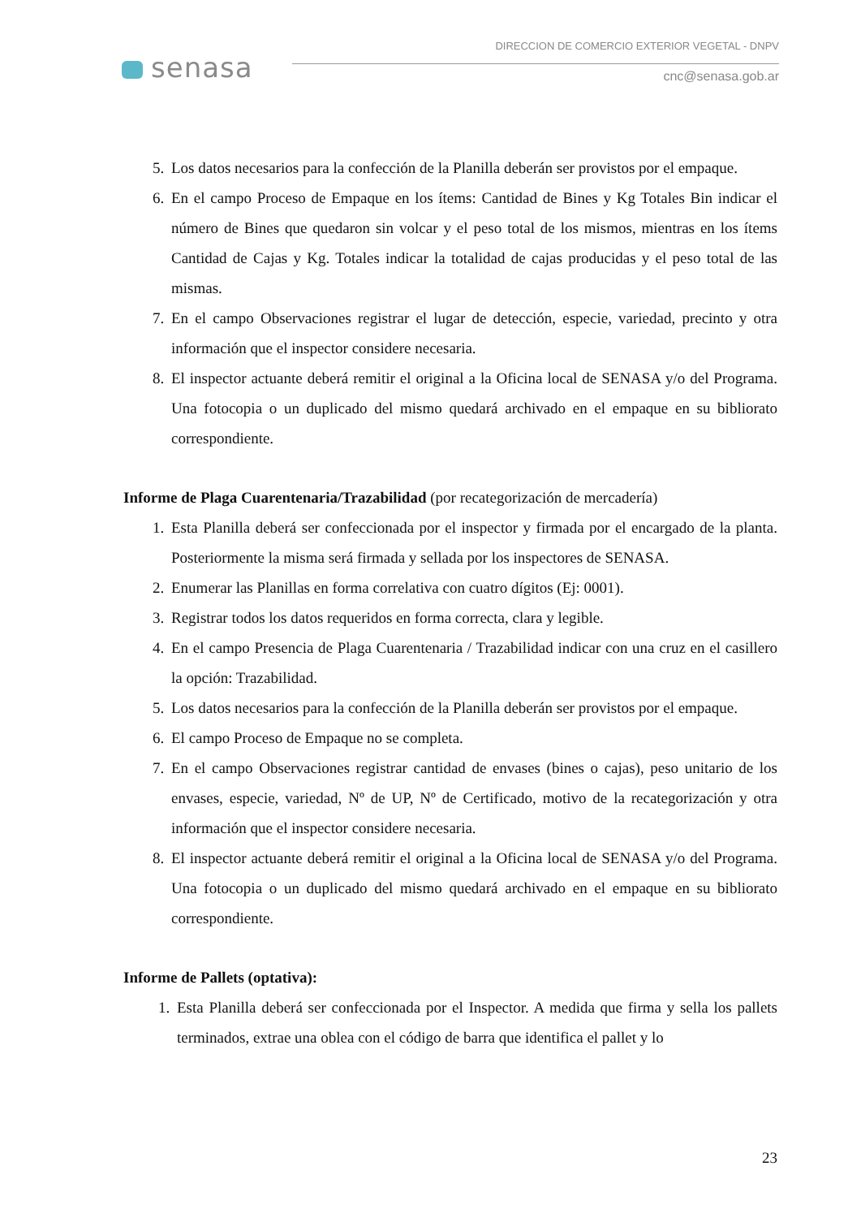senasa
DIRECCION DE COMERCIO EXTERIOR VEGETAL - DNPV
cnc@senasa.gob.ar
5. Los datos necesarios para la confección de la Planilla deberán ser provistos por el empaque.
6. En el campo Proceso de Empaque en los ítems: Cantidad de Bines y Kg Totales Bin indicar el número de Bines que quedaron sin volcar y el peso total de los mismos, mientras en los ítems Cantidad de Cajas y Kg. Totales indicar la totalidad de cajas producidas y el peso total de las mismas.
7. En el campo Observaciones registrar el lugar de detección, especie, variedad, precinto y otra información que el inspector considere necesaria.
8. El inspector actuante deberá remitir el original a la Oficina local de SENASA y/o del Programa. Una fotocopia o un duplicado del mismo quedará archivado en el empaque en su bibliorato correspondiente.
Informe de Plaga Cuarentenaria/Trazabilidad (por recategorización de mercadería)
1. Esta Planilla deberá ser confeccionada por el inspector y firmada por el encargado de la planta. Posteriormente la misma será firmada y sellada por los inspectores de SENASA.
2. Enumerar las Planillas en forma correlativa con cuatro dígitos (Ej: 0001).
3. Registrar todos los datos requeridos en forma correcta, clara y legible.
4. En el campo Presencia de Plaga Cuarentenaria / Trazabilidad indicar con una cruz en el casillero la opción: Trazabilidad.
5. Los datos necesarios para la confección de la Planilla deberán ser provistos por el empaque.
6. El campo Proceso de Empaque no se completa.
7. En el campo Observaciones registrar cantidad de envases (bines o cajas), peso unitario de los envases, especie, variedad, Nº de UP, Nº de Certificado, motivo de la recategorización y otra información que el inspector considere necesaria.
8. El inspector actuante deberá remitir el original a la Oficina local de SENASA y/o del Programa. Una fotocopia o un duplicado del mismo quedará archivado en el empaque en su bibliorato correspondiente.
Informe de Pallets (optativa):
1. Esta Planilla deberá ser confeccionada por el Inspector. A medida que firma y sella los pallets terminados, extrae una oblea con el código de barra que identifica el pallet y lo
23